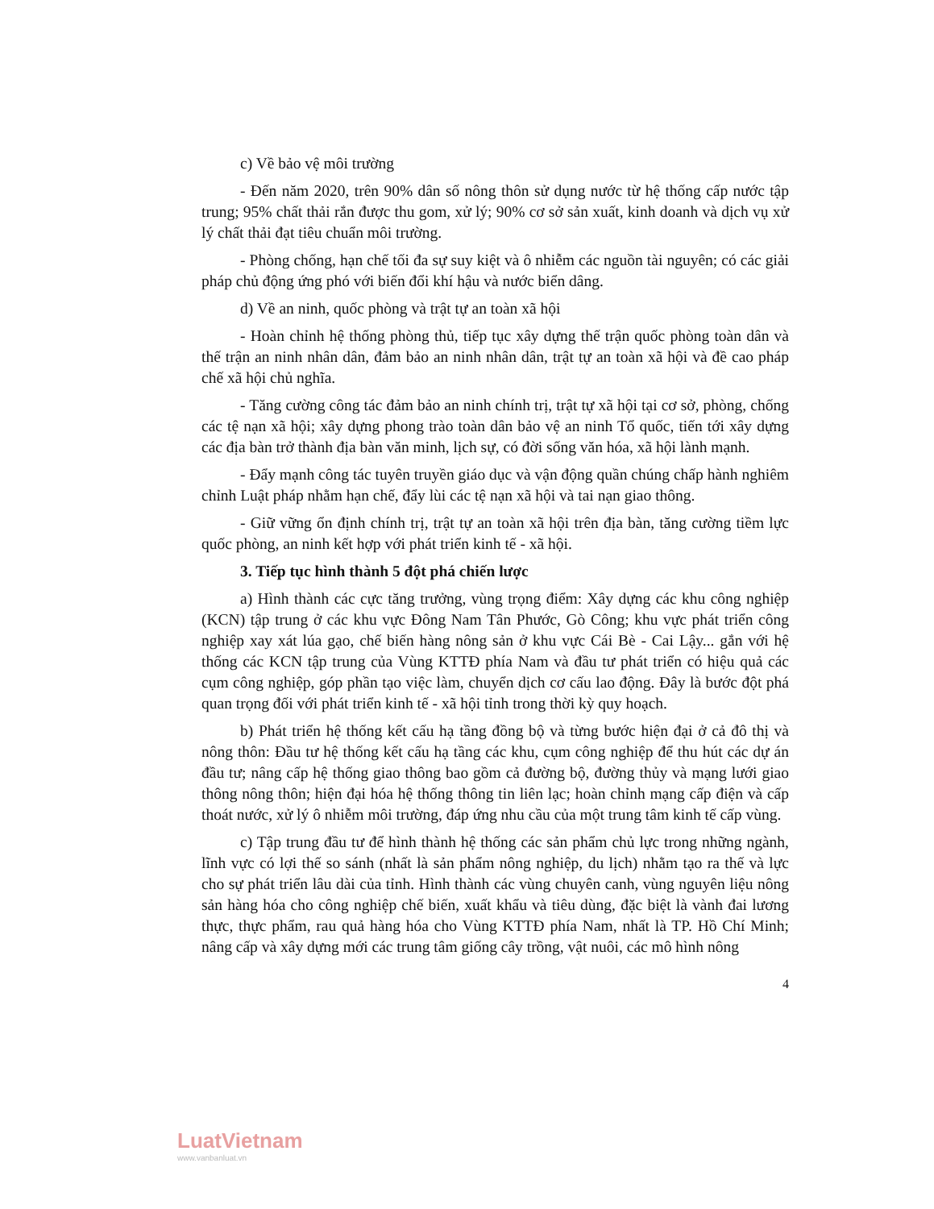c) Về bảo vệ môi trường
- Đến năm 2020, trên 90% dân số nông thôn sử dụng nước từ hệ thống cấp nước tập trung; 95% chất thải rắn được thu gom, xử lý; 90% cơ sở sản xuất, kinh doanh và dịch vụ xử lý chất thải đạt tiêu chuẩn môi trường.
- Phòng chống, hạn chế tối đa sự suy kiệt và ô nhiễm các nguồn tài nguyên; có các giải pháp chủ động ứng phó với biến đổi khí hậu và nước biển dâng.
d) Về an ninh, quốc phòng và trật tự an toàn xã hội
- Hoàn chỉnh hệ thống phòng thủ, tiếp tục xây dựng thế trận quốc phòng toàn dân và thế trận an ninh nhân dân, đảm bảo an ninh nhân dân, trật tự an toàn xã hội và đề cao pháp chế xã hội chủ nghĩa.
- Tăng cường công tác đảm bảo an ninh chính trị, trật tự xã hội tại cơ sở, phòng, chống các tệ nạn xã hội; xây dựng phong trào toàn dân bảo vệ an ninh Tổ quốc, tiến tới xây dựng các địa bàn trở thành địa bàn văn minh, lịch sự, có đời sống văn hóa, xã hội lành mạnh.
- Đẩy mạnh công tác tuyên truyền giáo dục và vận động quần chúng chấp hành nghiêm chỉnh Luật pháp nhằm hạn chế, đẩy lùi các tệ nạn xã hội và tai nạn giao thông.
- Giữ vững ổn định chính trị, trật tự an toàn xã hội trên địa bàn, tăng cường tiềm lực quốc phòng, an ninh kết hợp với phát triển kinh tế - xã hội.
3. Tiếp tục hình thành 5 đột phá chiến lược
a) Hình thành các cực tăng trưởng, vùng trọng điểm: Xây dựng các khu công nghiệp (KCN) tập trung ở các khu vực Đông Nam Tân Phước, Gò Công; khu vực phát triển công nghiệp xay xát lúa gạo, chế biến hàng nông sản ở khu vực Cái Bè - Cai Lậy... gắn với hệ thống các KCN tập trung của Vùng KTTĐ phía Nam và đầu tư phát triển có hiệu quả các cụm công nghiệp, góp phần tạo việc làm, chuyển dịch cơ cấu lao động. Đây là bước đột phá quan trọng đối với phát triển kinh tế - xã hội tỉnh trong thời kỳ quy hoạch.
b) Phát triển hệ thống kết cấu hạ tầng đồng bộ và từng bước hiện đại ở cả đô thị và nông thôn: Đầu tư hệ thống kết cấu hạ tầng các khu, cụm công nghiệp để thu hút các dự án đầu tư; nâng cấp hệ thống giao thông bao gồm cả đường bộ, đường thủy và mạng lưới giao thông nông thôn; hiện đại hóa hệ thống thông tin liên lạc; hoàn chỉnh mạng cấp điện và cấp thoát nước, xử lý ô nhiễm môi trường, đáp ứng nhu cầu của một trung tâm kinh tế cấp vùng.
c) Tập trung đầu tư để hình thành hệ thống các sản phẩm chủ lực trong những ngành, lĩnh vực có lợi thế so sánh (nhất là sản phẩm nông nghiệp, du lịch) nhằm tạo ra thế và lực cho sự phát triển lâu dài của tỉnh. Hình thành các vùng chuyên canh, vùng nguyên liệu nông sản hàng hóa cho công nghiệp chế biến, xuất khẩu và tiêu dùng, đặc biệt là vành đai lương thực, thực phẩm, rau quả hàng hóa cho Vùng KTTĐ phía Nam, nhất là TP. Hồ Chí Minh; nâng cấp và xây dựng mới các trung tâm giống cây trồng, vật nuôi, các mô hình nông
4
LuatVietnam
www.vanbanluat.vn